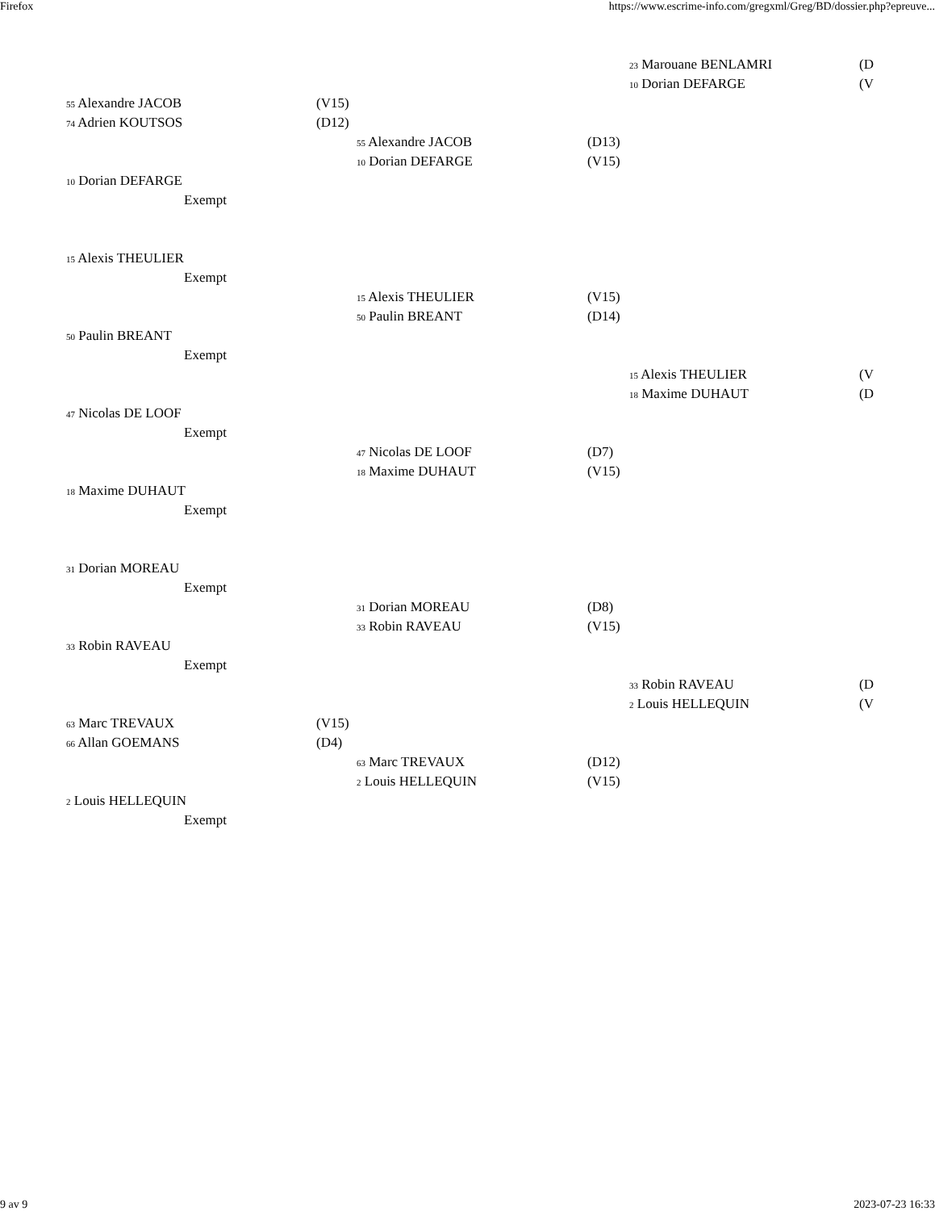Firefox https://www.escrime-info.com/gregxml/Greg/BD/dossier.php?epreuve...
23 Marouane BENLAMRI (D
10 Dorian DEFARGE (V
55 Alexandre JACOB (V15)
74 Adrien KOUTSOS (D12) 55 Alexandre JACOB (D13)
10 Dorian DEFARGE (V15)
10 Dorian DEFARGE Exempt
15 Alexis THEULIER Exempt 15 Alexis THEULIER (V15)
50 Paulin BREANT (D14)
50 Paulin BREANT Exempt 15 Alexis THEULIER (V
18 Maxime DUHAUT (D
47 Nicolas DE LOOF Exempt 47 Nicolas DE LOOF (D7)
18 Maxime DUHAUT (V15)
18 Maxime DUHAUT Exempt
31 Dorian MOREAU Exempt 31 Dorian MOREAU (D8)
33 Robin RAVEAU (V15)
33 Robin RAVEAU Exempt 33 Robin RAVEAU (D
2 Louis HELLEQUIN (V
63 Marc TREVAUX (V15)
66 Allan GOEMANS (D4) 63 Marc TREVAUX (D12)
2 Louis HELLEQUIN (V15)
2 Louis HELLEQUIN Exempt
9 av 9 2023-07-23 16:33